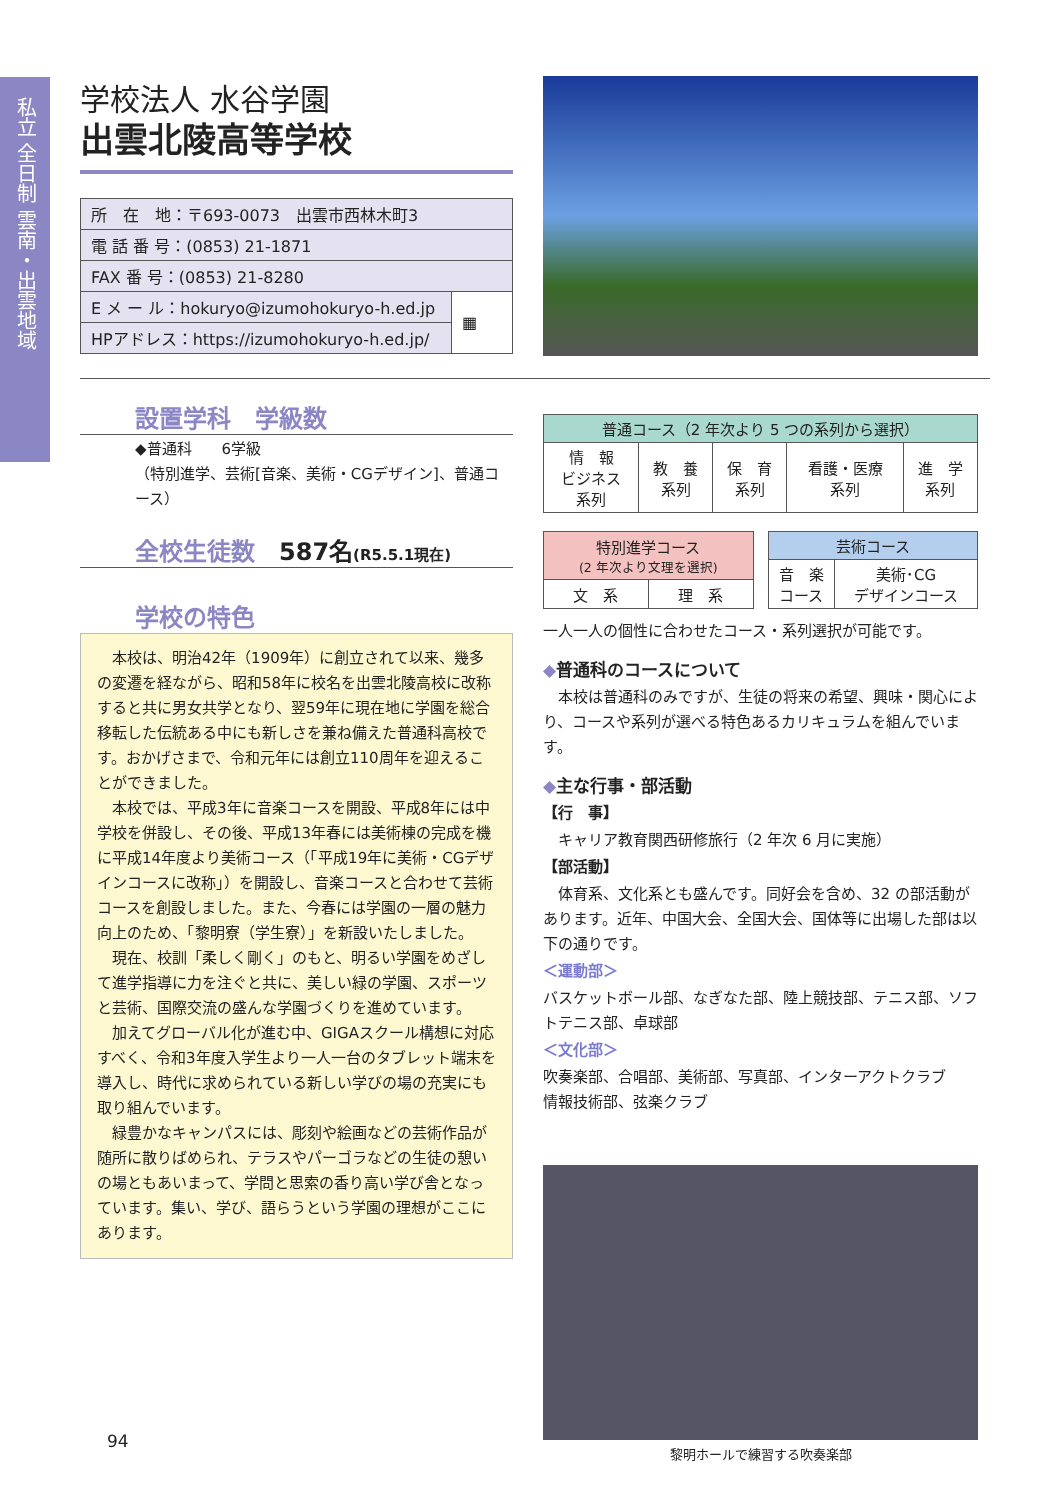私立 全日制 雲南・出雲地域
学校法人 水谷学園
出雲北陵高等学校
| 所 在 地：〒693-0073 出雲市西林木町3 | |
| 電 話 番 号：(0853) 21-1871 | |
| FAX 番 号：(0853) 21-8280 | |
| E メ ー ル：hokuryo@izumohokuryo-h.ed.jp | ▦ |
| HPアドレス：https://izumohokuryo-h.ed.jp/ | |
設置学科　学級数
◆普通科　　6学級
（特別進学、芸術[音楽、美術・CGデザイン]、普通コース）
全校生徒数　587名(R5.5.1現在)
学校の特色
　本校は、明治42年（1909年）に創立されて以来、幾多の変遷を経ながら、昭和58年に校名を出雲北陵高校に改称すると共に男女共学となり、翌59年に現在地に学園を総合移転した伝統ある中にも新しさを兼ね備えた普通科高校です。おかげさまで、令和元年には創立110周年を迎えることができました。
　本校では、平成3年に音楽コースを開設、平成8年には中学校を併設し、その後、平成13年春には美術棟の完成を機に平成14年度より美術コース（「平成19年に美術・CGデザインコースに改称」）を開設し、音楽コースと合わせて芸術コースを創設しました。また、今春には学園の一層の魅力向上のため、「黎明寮（学生寮）」を新設いたしました。
　現在、校訓「柔しく剛く」のもと、明るい学園をめざして進学指導に力を注ぐと共に、美しい緑の学園、スポーツと芸術、国際交流の盛んな学園づくりを進めています。
　加えてグローバル化が進む中、GIGAスクール構想に対応すべく、令和3年度入学生より一人一台のタブレット端末を導入し、時代に求められている新しい学びの場の充実にも取り組んでいます。
　緑豊かなキャンパスには、彫刻や絵画などの芸術作品が随所に散りばめられ、テラスやパーゴラなどの生徒の憩いの場ともあいまって、学問と思索の香り高い学び舎となっています。集い、学び、語らうという学園の理想がここにあります。
94
| 普通コース（2 年次より 5 つの系列から選択） | | | | |
| --- | --- | --- | --- | --- |
| 情 報 ビジネス 系列 | 教 養 系列 | 保 育 系列 | 看護・医療 系列 | 進 学 系列 |
| 特別進学コース (2 年次より文理を選択) | |
| --- | --- |
| 文 系 | 理 系 |
| 芸術コース | |
| --- | --- |
| 音 楽 コース | 美術･CG デザインコース |
一人一人の個性に合わせたコース・系列選択が可能です。
◆普通科のコースについて
　本校は普通科のみですが、生徒の将来の希望、興味・関心により、コースや系列が選べる特色あるカリキュラムを組んでいます。
◆主な行事・部活動
【行　事】
　キャリア教育関西研修旅行（2 年次 6 月に実施）
【部活動】
　体育系、文化系とも盛んです。同好会を含め、32 の部活動があります。近年、中国大会、全国大会、国体等に出場した部は以下の通りです。
＜運動部＞
バスケットボール部、なぎなた部、陸上競技部、テニス部、ソフトテニス部、卓球部
＜文化部＞
吹奏楽部、合唱部、美術部、写真部、インターアクトクラブ
情報技術部、弦楽クラブ
黎明ホールで練習する吹奏楽部